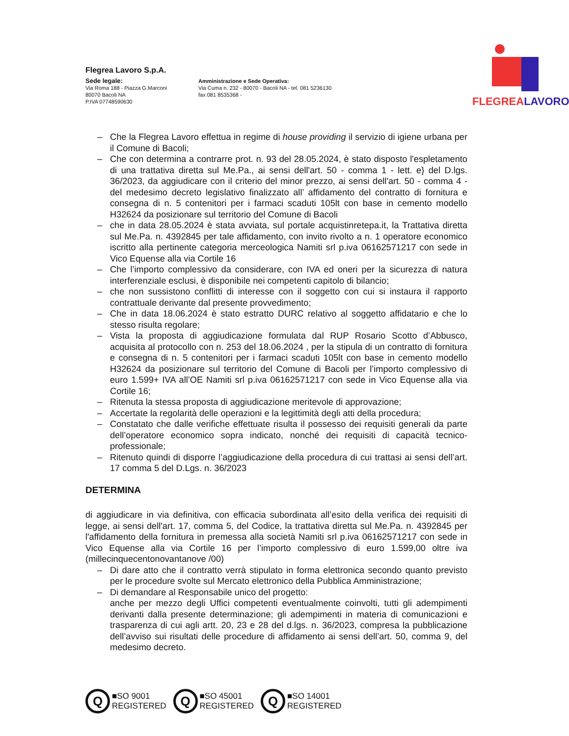Flegrea Lavoro S.p.A.
Sede legale:
Via Roma 188 - Piazza G.Marconi
80070 Bacoli NA
P.IVA 07748590630
Amministrazione e Sede Operativa:
Via Cuma n. 232 - 80070 - Bacoli NA - tel. 081 5236130
fax 081 8535368 -
FLEGREALAVORO
– Che la Flegrea Lavoro effettua in regime di house providing il servizio di igiene urbana per il Comune di Bacoli;
– Che con determina a contrarre prot. n. 93 del 28.05.2024, è stato disposto l'espletamento di una trattativa diretta sul Me.Pa., ai sensi dell'art. 50 - comma 1 - lett. e} del D.lgs. 36/2023, da aggiudicare con il criterio del minor prezzo, ai sensi dell'art. 50 - comma 4 - del medesimo decreto legislativo finalizzato all’ affidamento del contratto di fornitura e consegna di n. 5 contenitori per i farmaci scaduti 105lt con base in cemento modello H32624 da posizionare sul territorio del Comune di Bacoli
– che in data 28.05.2024 è stata avviata, sul portale acquistinretepa.it, la Trattativa diretta sul Me.Pa. n. 4392845 per tale affidamento, con invito rivolto a n. 1 operatore economico iscritto alla pertinente categoria merceologica Namiti srl p.iva 06162571217 con sede in Vico Equense alla via Cortile 16
– Che l’importo complessivo da considerare, con IVA ed oneri per la sicurezza di natura interferenziale esclusi, è disponibile nei competenti capitolo di bilancio;
– che non sussistono conflitti di interesse con il soggetto con cui si instaura il rapporto contrattuale derivante dal presente provvedimento;
– Che in data 18.06.2024 è stato estratto DURC relativo al soggetto affidatario e che lo stesso risulta regolare;
– Vista la proposta di aggiudicazione formulata dal RUP Rosario Scotto d’Abbusco, acquisita al protocollo con n. 253 del 18.06.2024 , per la stipula di un contratto di fornitura e consegna di n. 5 contenitori per i farmaci scaduti 105lt con base in cemento modello H32624 da posizionare sul territorio del Comune di Bacoli per l’importo complessivo di euro 1.599+ IVA all’OE Namiti srl p.iva 06162571217 con sede in Vico Equense alla via Cortile 16;
– Ritenuta la stessa proposta di aggiudicazione meritevole di approvazione;
– Accertate la regolarità delle operazioni e la legittimità degli atti della procedura;
– Constatato che dalle verifiche effettuate risulta il possesso dei requisiti generali da parte dell’operatore economico sopra indicato, nonché dei requisiti di capacità tecnico-professionale;
– Ritenuto quindi di disporre l’aggiudicazione della procedura di cui trattasi ai sensi dell’art. 17 comma 5 del D.Lgs. n. 36/2023
DETERMINA
di aggiudicare in via definitiva, con efficacia subordinata all’esito della verifica dei requisiti di legge, ai sensi dell'art. 17, comma 5, del Codice, la trattativa diretta sul Me.Pa. n. 4392845 per l'affidamento della fornitura in premessa alla società Namiti srl p.iva 06162571217 con sede in Vico Equense alla via Cortile 16 per l’importo complessivo di euro 1.599,00 oltre iva (millecinquecentonovantanove /00)
– Di dare atto che il contratto verrà stipulato in forma elettronica secondo quanto previsto per le procedure svolte sul Mercato elettronico della Pubblica Amministrazione;
– Di demandare al Responsabile unico del progetto:
anche per mezzo degli Uffici competenti eventualmente coinvolti, tutti gli adempimenti derivanti dalla presente determinazione; gli adempimenti in materia di comunicazioni e trasparenza di cui agli artt. 20, 23 e 28 del d.lgs. n. 36/2023, compresa la pubblicazione dell’avviso sui risultati delle procedure di affidamento ai sensi dell’art. 50, comma 9, del medesimo decreto.
Q
■SO 9001
REGISTERED
Q
■SO 45001
REGISTERED
Q
■SO 14001
REGISTERED